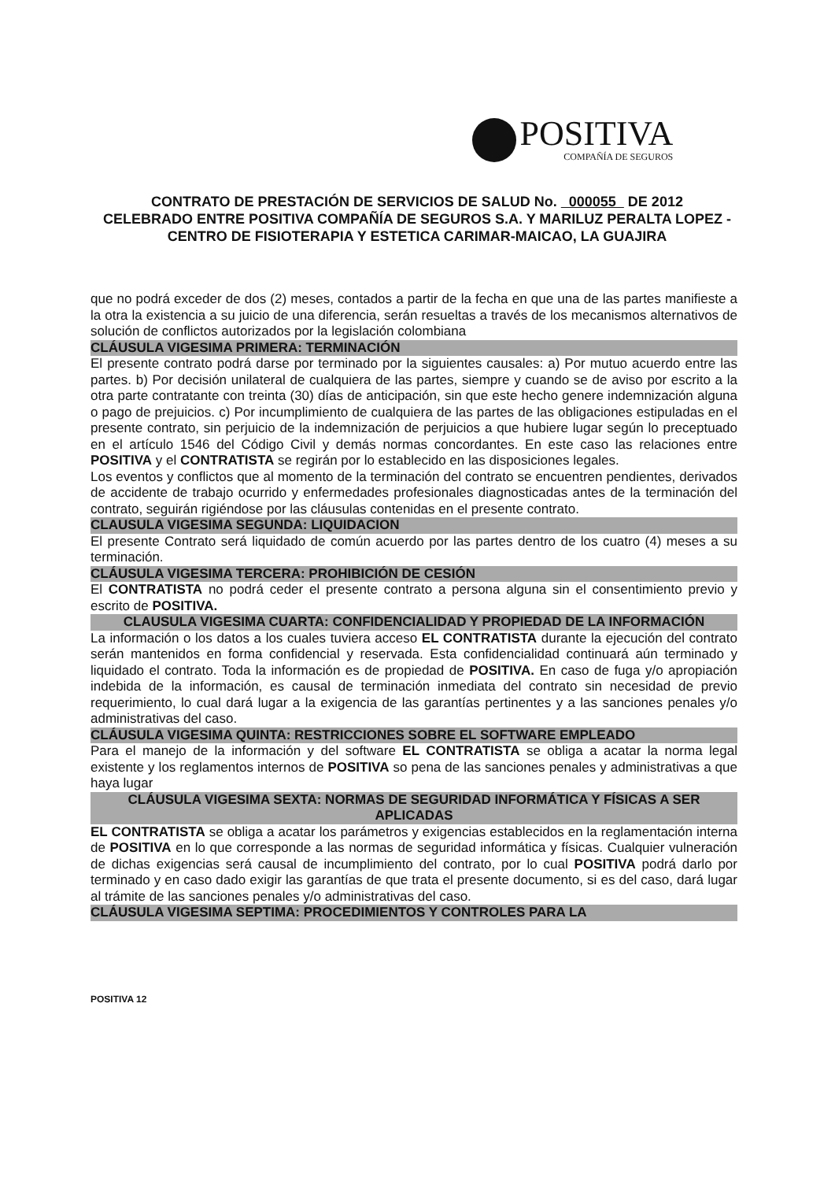POSITIVA
COMPAÑÍA DE SEGUROS
CONTRATO DE PRESTACIÓN DE SERVICIOS DE SALUD No. 000055 DE 2012
CELEBRADO ENTRE POSITIVA COMPAÑÍA DE SEGUROS S.A. Y MARILUZ PERALTA LOPEZ - CENTRO DE FISIOTERAPIA Y ESTETICA CARIMAR-MAICAO, LA GUAJIRA
que no podrá exceder de dos (2) meses, contados a partir de la fecha en que una de las partes manifieste a la otra la existencia a su juicio de una diferencia, serán resueltas a través de los mecanismos alternativos de solución de conflictos autorizados por la legislación colombiana
CLÁUSULA VIGESIMA PRIMERA: TERMINACIÓN
El presente contrato podrá darse por terminado por la siguientes causales: a) Por mutuo acuerdo entre las partes. b) Por decisión unilateral de cualquiera de las partes, siempre y cuando se de aviso por escrito a la otra parte contratante con treinta (30) días de anticipación, sin que este hecho genere indemnización alguna o pago de prejuicios. c) Por incumplimiento de cualquiera de las partes de las obligaciones estipuladas en el presente contrato, sin perjuicio de la indemnización de perjuicios a que hubiere lugar según lo preceptuado en el artículo 1546 del Código Civil y demás normas concordantes. En este caso las relaciones entre POSITIVA y el CONTRATISTA se regirán por lo establecido en las disposiciones legales.
Los eventos y conflictos que al momento de la terminación del contrato se encuentren pendientes, derivados de accidente de trabajo ocurrido y enfermedades profesionales diagnosticadas antes de la terminación del contrato, seguirán rigiéndose por las cláusulas contenidas en el presente contrato.
CLAUSULA VIGESIMA SEGUNDA: LIQUIDACION
El presente Contrato será liquidado de común acuerdo por las partes dentro de los cuatro (4) meses a su terminación.
CLÁUSULA VIGESIMA TERCERA: PROHIBICIÓN DE CESIÓN
El CONTRATISTA no podrá ceder el presente contrato a persona alguna sin el consentimiento previo y escrito de POSITIVA.
CLAUSULA VIGESIMA CUARTA: CONFIDENCIALIDAD Y PROPIEDAD DE LA INFORMACIÓN
La información o los datos a los cuales tuviera acceso EL CONTRATISTA durante la ejecución del contrato serán mantenidos en forma confidencial y reservada. Esta confidencialidad continuará aún terminado y liquidado el contrato. Toda la información es de propiedad de POSITIVA. En caso de fuga y/o apropiación indebida de la información, es causal de terminación inmediata del contrato sin necesidad de previo requerimiento, lo cual dará lugar a la exigencia de las garantías pertinentes y a las sanciones penales y/o administrativas del caso.
CLÁUSULA VIGESIMA QUINTA: RESTRICCIONES SOBRE EL SOFTWARE EMPLEADO
Para el manejo de la información y del software EL CONTRATISTA se obliga a acatar la norma legal existente y los reglamentos internos de POSITIVA so pena de las sanciones penales y administrativas a que haya lugar
CLÁUSULA VIGESIMA SEXTA: NORMAS DE SEGURIDAD INFORMÁTICA Y FÍSICAS A SER APLICADAS
EL CONTRATISTA se obliga a acatar los parámetros y exigencias establecidos en la reglamentación interna de POSITIVA en lo que corresponde a las normas de seguridad informática y físicas. Cualquier vulneración de dichas exigencias será causal de incumplimiento del contrato, por lo cual POSITIVA podrá darlo por terminado y en caso dado exigir las garantías de que trata el presente documento, si es del caso, dará lugar al trámite de las sanciones penales y/o administrativas del caso.
CLÁUSULA VIGESIMA SEPTIMA: PROCEDIMIENTOS Y CONTROLES PARA LA
POSITIVA 12